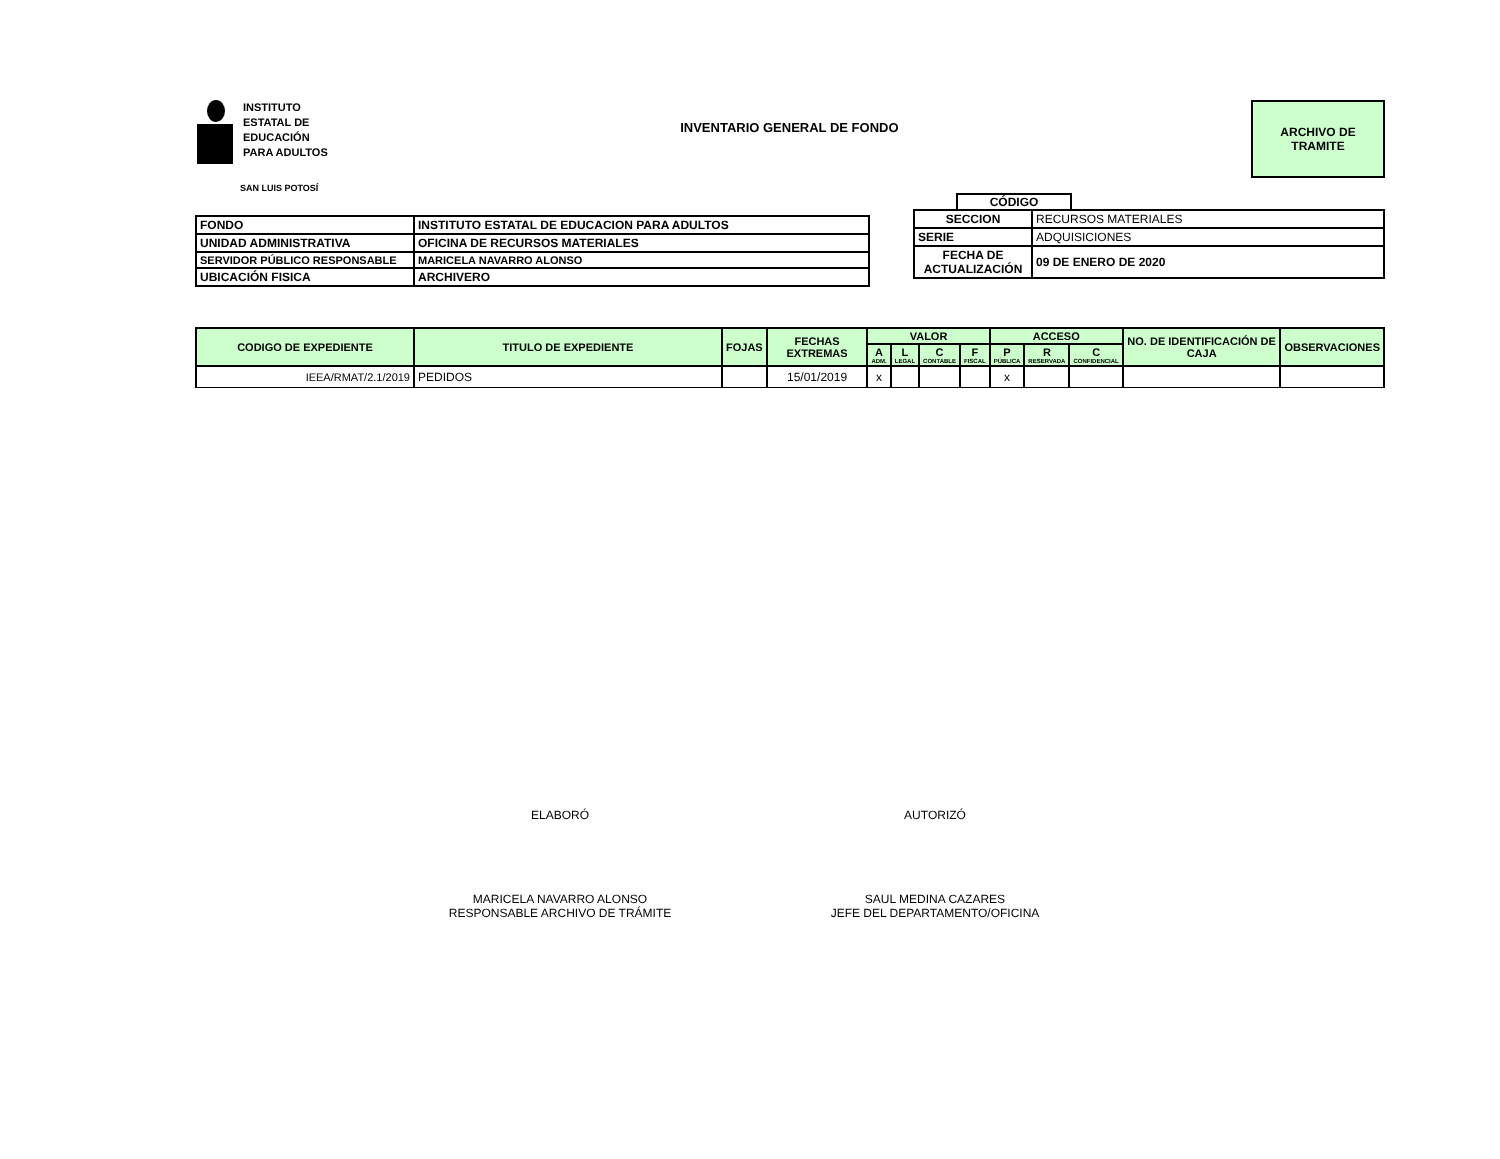INSTITUTO
ESTATAL DE
EDUCACIÓN
PARA ADULTOS
SAN LUIS POTOSÍ
INVENTARIO GENERAL DE FONDO
ARCHIVO DE
TRAMITE
| FONDO | INSTITUTO ESTATAL DE EDUCACION PARA ADULTOS |
| UNIDAD ADMINISTRATIVA | OFICINA DE RECURSOS MATERIALES |
| SERVIDOR PÚBLICO RESPONSABLE | MARICELA NAVARRO ALONSO |
| UBICACIÓN FISICA | ARCHIVERO |
CÓDIGO
| SECCION | RECURSOS MATERIALES |
| SERIE | ADQUISICIONES |
| FECHA DE ACTUALIZACIÓN | 09 DE ENERO DE 2020 |
| CODIGO DE EXPEDIENTE | TITULO DE EXPEDIENTE | FOJAS | FECHAS EXTREMAS | VALOR | | | | ACCESO | | | NO. DE IDENTIFICACIÓN DE CAJA | OBSERVACIONES |
| --- | --- | --- | --- | --- | --- | --- | --- | --- | --- | --- | --- | --- |
| | | | | A ADM. | L LEGAL | C CONTABLE | F FISCAL | P PÚBLICA | R RESERVADA | C CONFIDENCIAL | | |
| IEEA/RMAT/2.1/2019 | PEDIDOS | | 15/01/2019 | x | | | | x | | | | |
ELABORÓ
MARICELA NAVARRO ALONSO
RESPONSABLE ARCHIVO DE TRÁMITE
AUTORIZÓ
SAUL MEDINA CAZARES
JEFE DEL DEPARTAMENTO/OFICINA